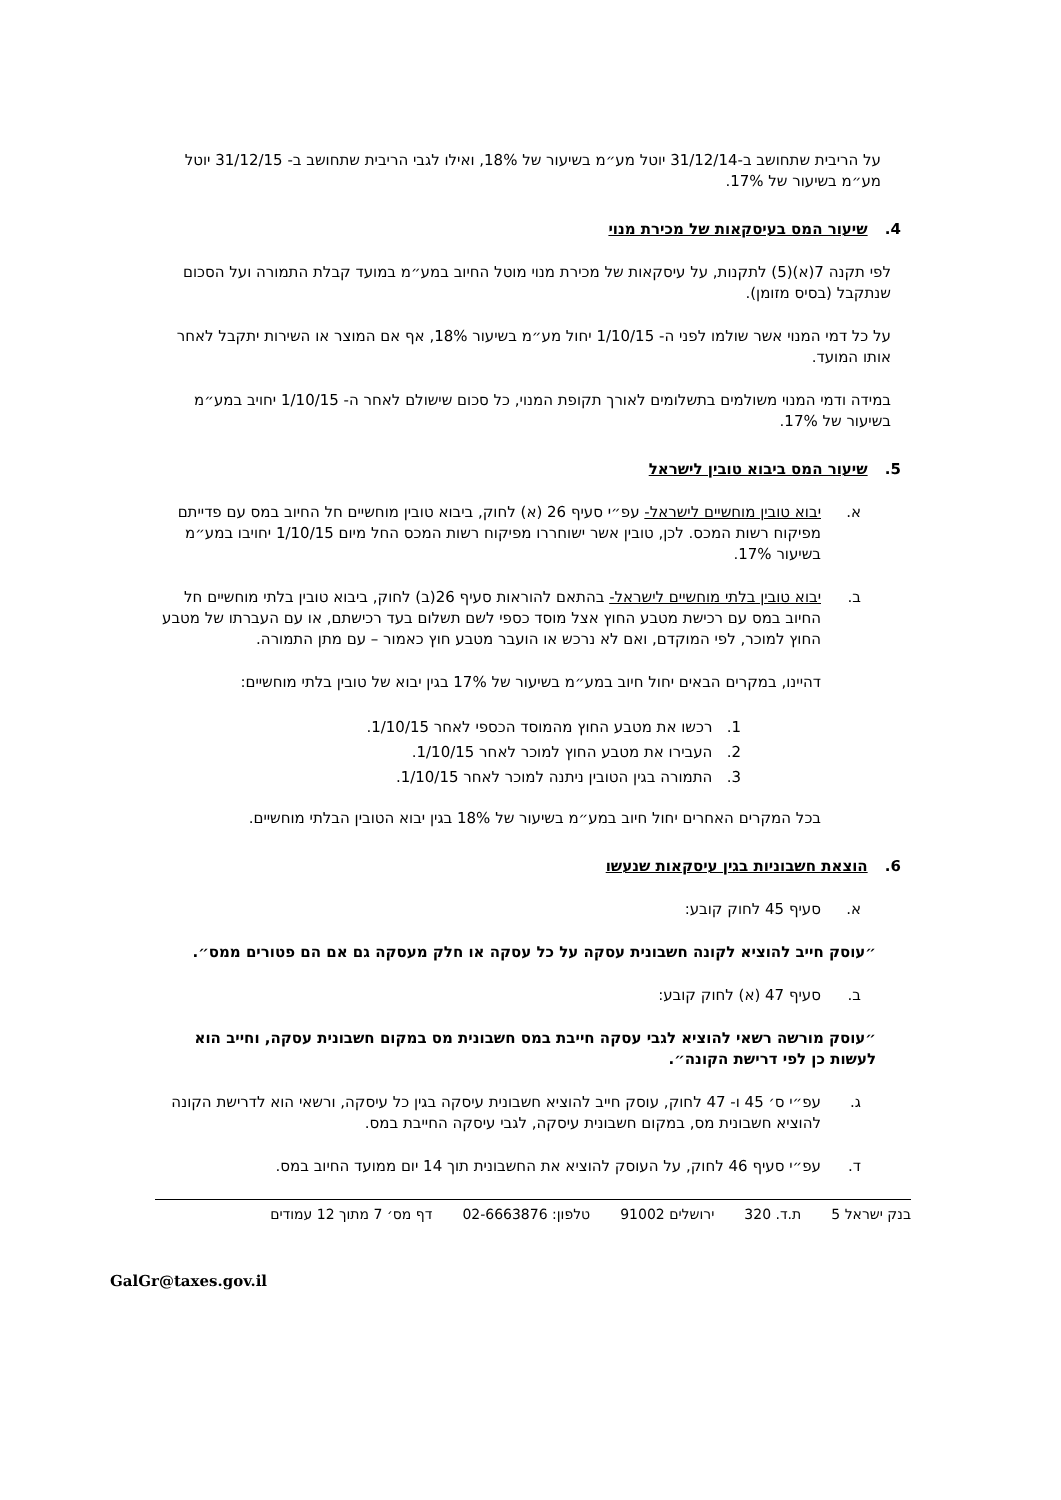על הריבית שתחושב ב-31/12/14 יוטל מע״מ בשיעור של 18%, ואילו לגבי הריבית שתחושב ב- 31/12/15 יוטל מע״מ בשיעור של 17%.
4. שיעור המס בעיסקאות של מכירת מנוי
לפי תקנה 7(א)(5) לתקנות, על עיסקאות של מכירת מנוי מוטל החיוב במע״מ במועד קבלת התמורה ועל הסכום שנתקבל (בסיס מזומן).
על כל דמי המנוי אשר שולמו לפני ה- 1/10/15 יחול מע״מ בשיעור 18%, אף אם המוצר או השירות יתקבל לאחר אותו המועד.
במידה ודמי המנוי משולמים בתשלומים לאורך תקופת המנוי, כל סכום שישולם לאחר ה- 1/10/15 יחויב במע״מ בשיעור של 17%.
5. שיעור המס ביבוא טובין לישראל
א. יבוא טובין מוחשיים לישראל- עפ״י סעיף 26 (א) לחוק, ביבוא טובין מוחשיים חל החיוב במס עם פדייתם מפיקוח רשות המכס. לכן, טובין אשר ישוחררו מפיקוח רשות המכס החל מיום 1/10/15 יחויבו במע״מ בשיעור 17%.
ב. יבוא טובין בלתי מוחשיים לישראל- בהתאם להוראות סעיף 26(ב) לחוק, ביבוא טובין בלתי מוחשיים חל החיוב במס עם רכישת מטבע החוץ אצל מוסד כספי לשם תשלום בעד רכישתם, או עם העברתו של מטבע החוץ למוכר, לפי המוקדם, ואם לא נרכש או הועבר מטבע חוץ כאמור – עם מתן התמורה.
דהיינו, במקרים הבאים יחול חיוב במע״מ בשיעור של 17% בגין יבוא של טובין בלתי מוחשיים:
1. רכשו את מטבע החוץ מהמוסד הכספי לאחר 1/10/15.
2. העבירו את מטבע החוץ למוכר לאחר 1/10/15.
3. התמורה בגין הטובין ניתנה למוכר לאחר 1/10/15.
בכל המקרים האחרים יחול חיוב במע״מ בשיעור של 18% בגין יבוא הטובין הבלתי מוחשיים.
6. הוצאת חשבוניות בגין עיסקאות שנעשו
א. סעיף 45 לחוק קובע:
״עוסק חייב להוציא לקונה חשבונית עסקה על כל עסקה או חלק מעסקה גם אם הם פטורים ממס״.
ב. סעיף 47 (א) לחוק קובע:
״עוסק מורשה רשאי להוציא לגבי עסקה חייבת במס חשבונית מס במקום חשבונית עסקה, וחייב הוא לעשות כן לפי דרישת הקונה״.
ג. עפ״י ס׳ 45 ו- 47 לחוק, עוסק חייב להוציא חשבונית עיסקה בגין כל עיסקה, ורשאי הוא לדרישת הקונה להוציא חשבונית מס, במקום חשבונית עיסקה, לגבי עיסקה החייבת במס.
ד. עפ״י סעיף 46 לחוק, על העוסק להוציא את החשבונית תוך 14 יום ממועד החיוב במס.
בנק ישראל 5 ת.ד. 320 ירושלים 91002 טלפון: 02-6663876 דף מס׳ 7 מתוך 12 עמודים
GalGr@taxes.gov.il